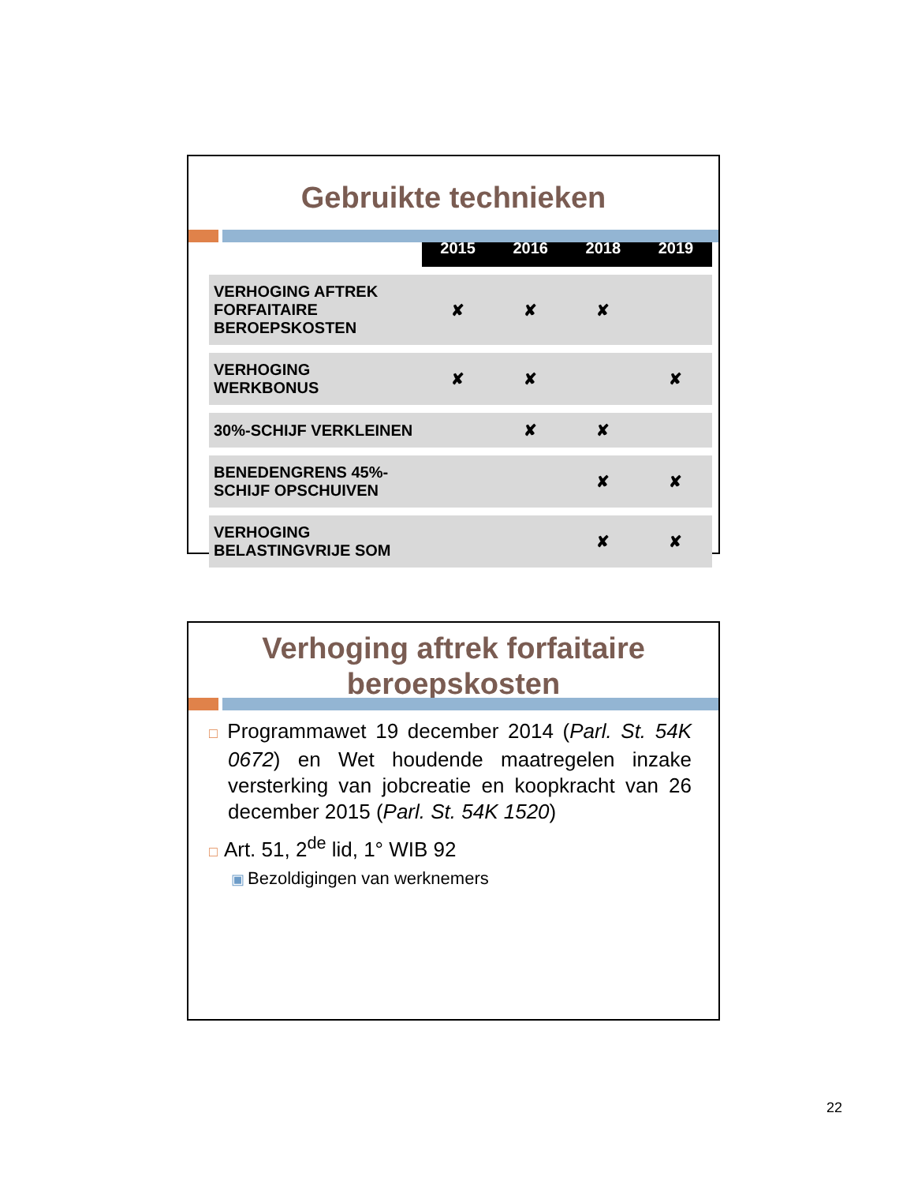Gebruikte technieken
| | 2015 | 2016 | 2018 | 2019 |
| --- | --- | --- | --- | --- |
| VERHOGING AFTREK FORFAITAIRE BEROEPSKOSTEN | ✘ | ✘ | ✘ | |
| VERHOGING WERKBONUS | ✘ | ✘ | | ✘ |
| 30%-SCHIJF VERKLEINEN | | ✘ | ✘ | |
| BENEDENGRENS 45%-SCHIJF OPSCHUIVEN | | | ✘ | ✘ |
| VERHOGING BELASTINGVRIJE SOM | | | ✘ | ✘ |
Verhoging aftrek forfaitaire beroepskosten
□ Programmawet 19 december 2014 (Parl. St. 54K 0672) en Wet houdende maatregelen inzake versterking van jobcreatie en koopkracht van 26 december 2015 (Parl. St. 54K 1520)
□ Art. 51, 2<sup>de</sup> lid, 1° WIB 92
▣ Bezoldigingen van werknemers
22